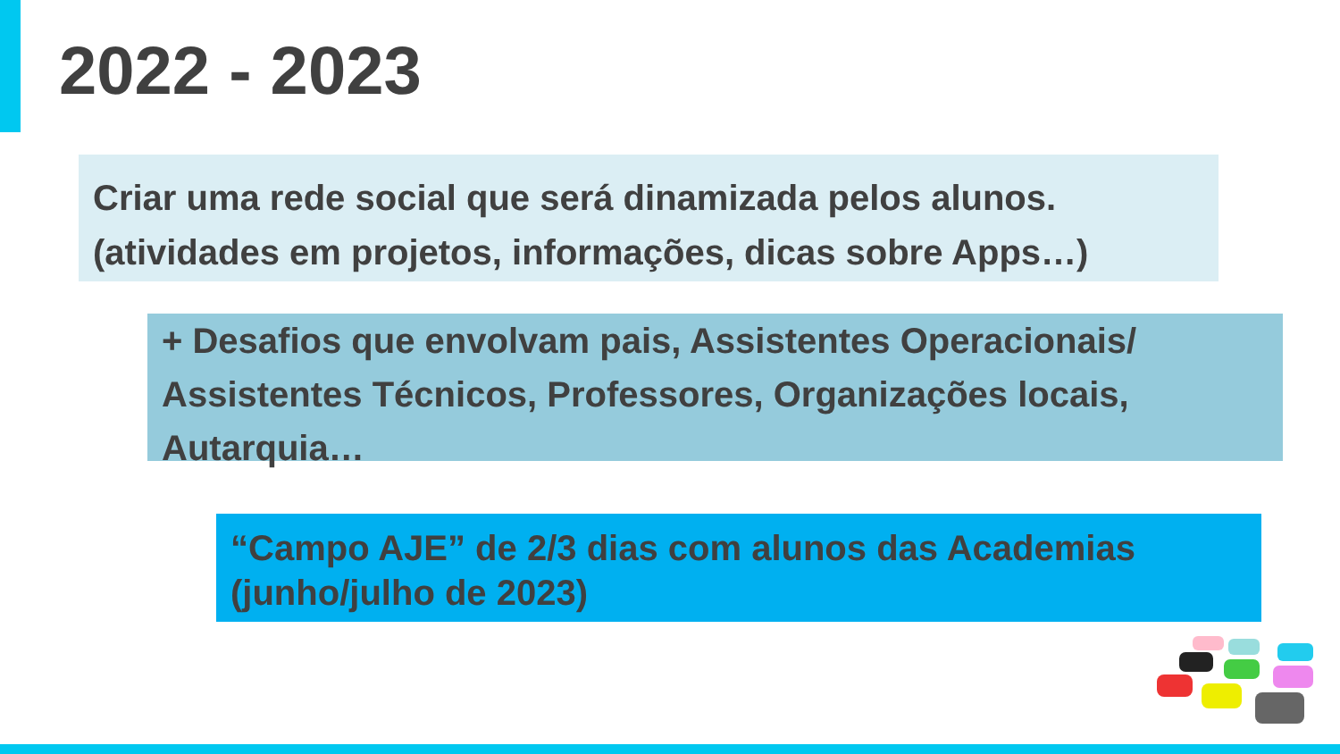2022 - 2023
Criar uma rede social que será dinamizada pelos alunos.
(atividades em projetos, informações, dicas sobre Apps…)
+ Desafios que envolvam pais, Assistentes Operacionais/ Assistentes Técnicos, Professores, Organizações locais, Autarquia…
“Campo AJE” de 2/3 dias com alunos das Academias (junho/julho de 2023)